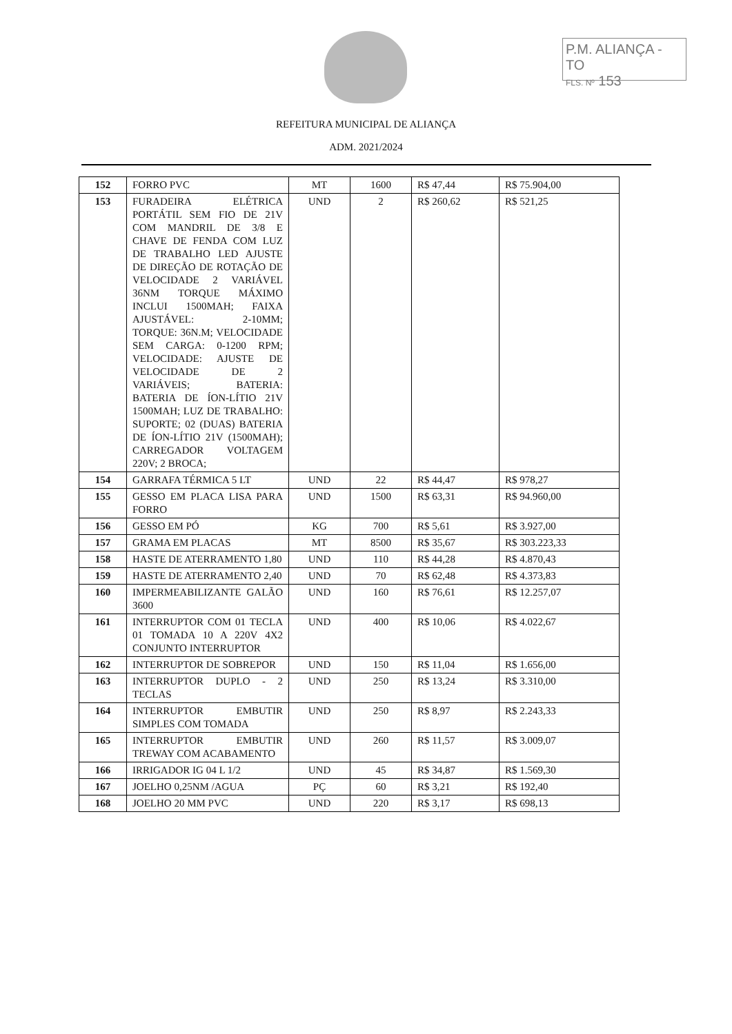P.M. ALIANÇA - TO
FLS. Nº 153
REFEITURA MUNICIPAL DE ALIANÇA
ADM. 2021/2024
| 152 | FORRO PVC | MT | 1600 | R$ 47,44 | R$ 75.904,00 |
| 153 | FURADEIRA ELÉTRICA PORTÁTIL SEM FIO DE 21V COM MANDRIL DE 3/8 E CHAVE DE FENDA COM LUZ DE TRABALHO LED AJUSTE DE DIREÇÃO DE ROTAÇÃO DE VELOCIDADE 2 VARIÁVEL 36NM TORQUE MÁXIMO INCLUI 1500MAH; FAIXA AJUSTÁVEL: 2-10MM; TORQUE: 36N.M; VELOCIDADE SEM CARGA: 0-1200 RPM; VELOCIDADE: AJUSTE DE VELOCIDADE DE 2 VARIÁVEIS; BATERIA: BATERIA DE ÍON-LÍTIO 21V 1500MAH; LUZ DE TRABALHO: SUPORTE; 02 (DUAS) BATERIA DE ÍON-LÍTIO 21V (1500MAH); CARREGADOR VOLTAGEM 220V; 2 BROCA; | UND | 2 | R$ 260,62 | R$ 521,25 |
| 154 | GARRAFA TÉRMICA 5 LT | UND | 22 | R$ 44,47 | R$ 978,27 |
| 155 | GESSO EM PLACA LISA PARA FORRO | UND | 1500 | R$ 63,31 | R$ 94.960,00 |
| 156 | GESSO EM PÓ | KG | 700 | R$ 5,61 | R$ 3.927,00 |
| 157 | GRAMA EM PLACAS | MT | 8500 | R$ 35,67 | R$ 303.223,33 |
| 158 | HASTE DE ATERRAMENTO 1,80 | UND | 110 | R$ 44,28 | R$ 4.870,43 |
| 159 | HASTE DE ATERRAMENTO 2,40 | UND | 70 | R$ 62,48 | R$ 4.373,83 |
| 160 | IMPERMEABILIZANTE GALÃO 3600 | UND | 160 | R$ 76,61 | R$ 12.257,07 |
| 161 | INTERRUPTOR COM 01 TECLA 01 TOMADA 10 A 220V 4X2 CONJUNTO INTERRUPTOR | UND | 400 | R$ 10,06 | R$ 4.022,67 |
| 162 | INTERRUPTOR DE SOBREPOR | UND | 150 | R$ 11,04 | R$ 1.656,00 |
| 163 | INTERRUPTOR DUPLO - 2 TECLAS | UND | 250 | R$ 13,24 | R$ 3.310,00 |
| 164 | INTERRUPTOR EMBUTIR SIMPLES COM TOMADA | UND | 250 | R$ 8,97 | R$ 2.243,33 |
| 165 | INTERRUPTOR EMBUTIR TREWAY COM ACABAMENTO | UND | 260 | R$ 11,57 | R$ 3.009,07 |
| 166 | IRRIGADOR IG 04 L 1/2 | UND | 45 | R$ 34,87 | R$ 1.569,30 |
| 167 | JOELHO 0,25NM /AGUA | PÇ | 60 | R$ 3,21 | R$ 192,40 |
| 168 | JOELHO 20 MM PVC | UND | 220 | R$ 3,17 | R$ 698,13 |